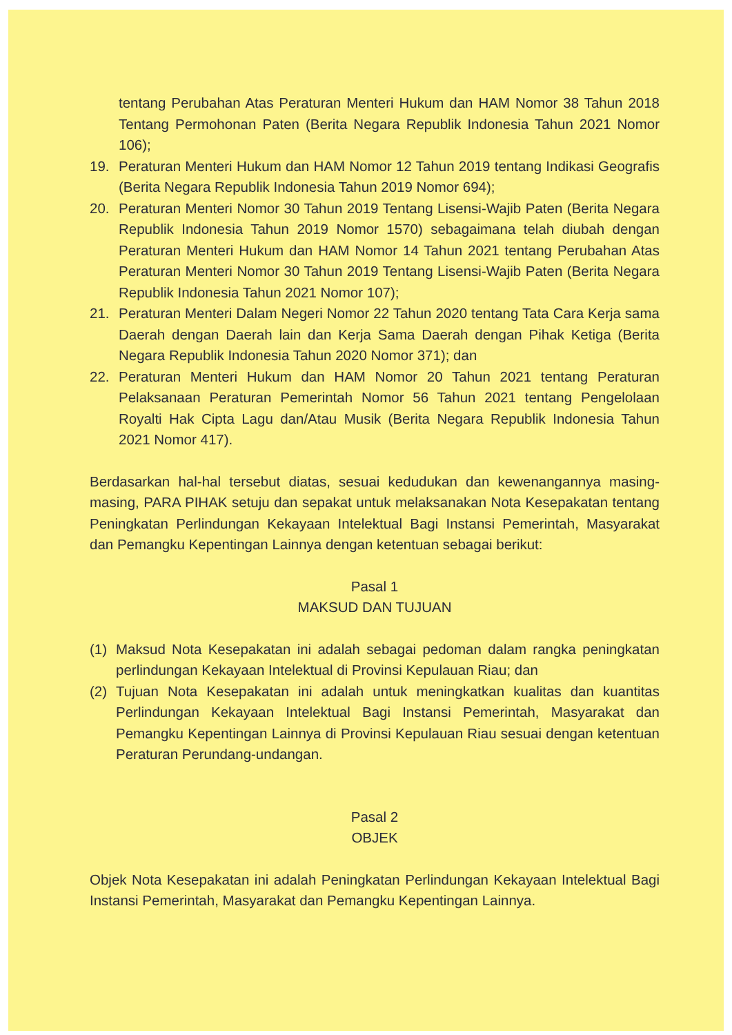tentang Perubahan Atas Peraturan Menteri Hukum dan HAM Nomor 38 Tahun 2018 Tentang Permohonan Paten (Berita Negara Republik Indonesia Tahun 2021 Nomor 106);
19. Peraturan Menteri Hukum dan HAM Nomor 12 Tahun 2019 tentang Indikasi Geografis (Berita Negara Republik Indonesia Tahun 2019 Nomor 694);
20. Peraturan Menteri Nomor 30 Tahun 2019 Tentang Lisensi-Wajib Paten (Berita Negara Republik Indonesia Tahun 2019 Nomor 1570) sebagaimana telah diubah dengan Peraturan Menteri Hukum dan HAM Nomor 14 Tahun 2021 tentang Perubahan Atas Peraturan Menteri Nomor 30 Tahun 2019 Tentang Lisensi-Wajib Paten (Berita Negara Republik Indonesia Tahun 2021 Nomor 107);
21. Peraturan Menteri Dalam Negeri Nomor 22 Tahun 2020 tentang Tata Cara Kerja sama Daerah dengan Daerah lain dan Kerja Sama Daerah dengan Pihak Ketiga (Berita Negara Republik Indonesia Tahun 2020 Nomor 371); dan
22. Peraturan Menteri Hukum dan HAM Nomor 20 Tahun 2021 tentang Peraturan Pelaksanaan Peraturan Pemerintah Nomor 56 Tahun 2021 tentang Pengelolaan Royalti Hak Cipta Lagu dan/Atau Musik (Berita Negara Republik Indonesia Tahun 2021 Nomor 417).
Berdasarkan hal-hal tersebut diatas, sesuai kedudukan dan kewenangannya masing-masing, PARA PIHAK setuju dan sepakat untuk melaksanakan Nota Kesepakatan tentang Peningkatan Perlindungan Kekayaan Intelektual Bagi Instansi Pemerintah, Masyarakat dan Pemangku Kepentingan Lainnya dengan ketentuan sebagai berikut:
Pasal 1
MAKSUD DAN TUJUAN
(1) Maksud Nota Kesepakatan ini adalah sebagai pedoman dalam rangka peningkatan perlindungan Kekayaan Intelektual di Provinsi Kepulauan Riau; dan
(2) Tujuan Nota Kesepakatan ini adalah untuk meningkatkan kualitas dan kuantitas Perlindungan Kekayaan Intelektual Bagi Instansi Pemerintah, Masyarakat dan Pemangku Kepentingan Lainnya di Provinsi Kepulauan Riau sesuai dengan ketentuan Peraturan Perundang-undangan.
Pasal 2
OBJEK
Objek Nota Kesepakatan ini adalah Peningkatan Perlindungan Kekayaan Intelektual Bagi Instansi Pemerintah, Masyarakat dan Pemangku Kepentingan Lainnya.